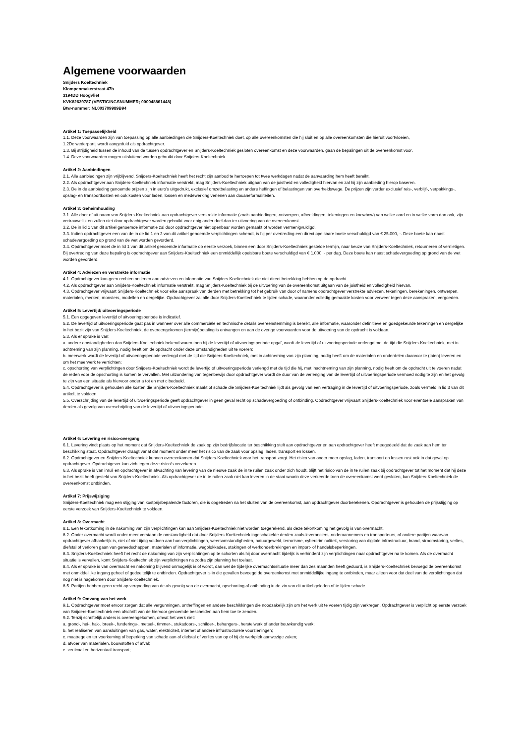Algemene voorwaarden
Snijders Koeltechniek
Klompenmakerstraat 47b
3194DD Hoogvliet
KVK82639787 (VESTIGINGSNUMMER; 000048861448)
Btw-nummer: NL003709989B94
Artikel 1: Toepasselijkheid
1.1. Deze voorwaarden zijn van toepassing op alle aanbiedingen die Snijders-Koeltechniek doet, op alle overeenkomsten die hij sluit en op alle overeenkomsten die hieruit voortvloeien,
1.2De wederpartij wordt aangeduid als opdrachtgever.
1.3. Bij strijdigheid tussen de inhoud van de tussen opdrachtgever en Snijders-Koeltechniek gesloten overeenkomst en deze voorwaarden, gaan de bepalingen uit de overeenkomst voor.
1.4. Deze voorwaarden mogen uitsluitend worden gebruikt door Snijders-Koeltechniek
Artikel 2: Aanbiedingen
2.1. Alle aanbiedingen zijn vrijblijvend. Snijders-Koeltechniek heeft het recht zijn aanbod te herroepen tot twee werkdagen nadat de aanvaarding hem heeft bereikt.
2.2. Als opdrachtgever aan Snijders-Koeltechniek informatie verstrekt, mag Snijders-Koeltechniek uitgaan van de juistheid en volledigheid hiervan en zal hij zijn aanbieding hierop baseren.
2.3. De in de aanbieding genoemde prijzen zijn in euro’s uitgedrukt, exclusief omzetbelasting en andere heffingen of belastingen van overheidswege. De prijzen zijn verder exclusief reis-, verblijf-, verpakkings-, opslag- en transportkosten en ook kosten voor laden, lossen en medewerking verlenen aan douaneformaliteiten.
Artikel 3: Geheimhouding
3.1. Alle door of uit naam van Snijders-Koeltechniek aan opdrachtgever verstrekte informatie (zoals aanbiedingen, ontwerpen, afbeeldingen, tekeningen en knowhow) van welke aard en in welke vorm dan ook, zijn vertrouwelijk en zullen niet door opdrachtgever worden gebruikt voor enig ander doel dan ter uitvoering van de overeenkomst.
3.2. De in lid 1 van dit artikel genoemde informatie zal door opdrachtgever niet openbaar worden gemaakt of worden vermenigvuldigd.
3.3. Indien opdrachtgever een van de in de lid 1 en 2 van dit artikel genoemde verplichtingen schendt, is hij per overtreding een direct opeisbare boete verschuldigd van € 25.000, -. Deze boete kan naast schadevergoeding op grond van de wet worden gevorderd.
3.4. Opdrachtgever moet de in lid 1 van dit artikel genoemde informatie op eerste verzoek, binnen een door Snijders-Koeltechniek gestelde termijn, naar keuze van Snijders-Koeltechniek, retourneren of vernietigen. Bij overtreding van deze bepaling is opdrachtgever aan Snijders-Koeltechniek een onmiddellijk opeisbare boete verschuldigd van € 1.000, - per dag. Deze boete kan naast schadevergoeding op grond van de wet worden gevorderd.
Artikel 4: Adviezen en verstrekte informatie
4.1. Opdrachtgever kan geen rechten ontlenen aan adviezen en informatie van Snijders-Koeltechniek die niet direct betrekking hebben op de opdracht.
4.2. Als opdrachtgever aan Snijders-Koeltechniek informatie verstrekt, mag Snijders-Koeltechniek bij de uitvoering van de overeenkomst uitgaan van de juistheid en volledigheid hiervan.
4.3. Opdrachtgever vrijwaart Snijders-Koeltechniek voor elke aanspraak van derden met betrekking tot het gebruik van door of namens opdrachtgever verstrekte adviezen, tekeningen, berekeningen, ontwerpen, materialen, merken, monsters, modellen en dergelijke. Opdrachtgever zal alle door Snijders-Koeltechniek te lijden schade, waaronder volledig gemaakte kosten voor verweer tegen deze aanspraken, vergoeden.
Artikel 5: Levertijd/ uitvoeringsperiode
5.1. Een opgegeven levertijd of uitvoeringsperiode is indicatief.
5.2. De levertijd of uitvoeringsperiode gaat pas in wanneer over alle commerciële en technische details overeenstemming is bereikt, alle informatie, waaronder definitieve en goedgekeurde tekeningen en dergelijke in het bezit zijn van Snijders-Koeltechniek, de overeengekomen (termijn)betaling is ontvangen en aan de overige voorwaarden voor de uitvoering van de opdracht is voldaan.
5.3. Als er sprake is van:
a. andere omstandigheden dan Snijders-Koeltechniek bekend waren toen hij de levertijd of uitvoeringsperiode opgaf, wordt de levertijd of uitvoeringsperiode verlengd met de tijd die Snijders-Koeltechniek, met in achtneming van zijn planning, nodig heeft om de opdracht onder deze omstandigheden uit te voeren;
b. meerwerk wordt de levertijd of uitvoeringsperiode verlengd met de tijd die Snijders-Koeltechniek, met in achtneming van zijn planning, nodig heeft om de materialen en onderdelen daarvoor te (laten) leveren en om het meerwerk te verrichten;
c. opschorting van verplichtingen door Snijders-Koeltechniek wordt de levertijd of uitvoeringsperiode verlengd met de tijd die hij, met inachtneming van zijn planning, nodig heeft om de opdracht uit te voeren nadat de reden voor de opschorting is komen te vervallen. Met uitzondering van tegenbewijs door opdrachtgever wordt de duur van de verlenging van de levertijd of uitvoeringsperiode vermoed nodig te zijn en het gevolg te zijn van een situatie als hiervoor onder a tot en met c bedoeld.
5.4. Opdrachtgever is gehouden alle kosten die Snijders-Koeltechniek maakt of schade die Snijders-Koeltechniek lijdt als gevolg van een vertraging in de levertijd of uitvoeringsperiode, zoals vermeld in lid 3 van dit artikel, te voldoen.
5.5. Overschrijding van de levertijd of uitvoeringsperiode geeft opdrachtgever in geen geval recht op schadevergoeding of ontbinding. Opdrachtgever vrijwaart Snijders-Koeltechniek voor eventuele aanspraken van derden als gevolg van overschrijding van de levertijd of uitvoeringsperiode.
Artikel 6: Levering en risico-overgang
6.1. Levering vindt plaats op het moment dat Snijders-Koeltechniek de zaak op zijn bedrijfslocatie ter beschikking stelt aan opdrachtgever en aan opdrachtgever heeft meegedeeld dat de zaak aan hem ter beschikking staat. Opdrachtgever draagt vanaf dat moment onder meer het risico van de zaak voor opslag, laden, transport en lossen.
6.2. Opdrachtgever en Snijders-Koeltechniek kunnen overeenkomen dat Snijders-Koeltechniek voor het transport zorgt. Het risico van onder meer opslag, laden, transport en lossen rust ook in dat geval op opdrachtgever. Opdrachtgever kan zich tegen deze risico’s verzekeren.
6.3. Als sprake is van inruil en opdrachtgever in afwachting van levering van de nieuwe zaak de in te ruilen zaak onder zich houdt, blijft het risico van de in te ruilen zaak bij opdrachtgever tot het moment dat hij deze in het bezit heeft gesteld van Snijders-Koeltechniek. Als opdrachtgever de in te ruilen zaak niet kan leveren in de staat waarin deze verkeerde toen de overeenkomst werd gesloten, kan Snijders-Koeltechniek de overeenkomst ontbinden.
Artikel 7: Prijswijziging
Snijders-Koeltechniek mag een stijging van kostprijsbepalende factoren, die is opgetreden na het sluiten van de overeenkomst, aan opdrachtgever doorberekenen. Opdrachtgever is gehouden de prijsstijging op eerste verzoek van Snijders-Koeltechniek te voldoen.
Artikel 8: Overmacht
8.1. Een tekortkoming in de nakoming van zijn verplichtingen kan aan Snijders-Koeltechniek niet worden toegerekend, als deze tekortkoming het gevolg is van overmacht.
8.2. Onder overmacht wordt onder meer verstaan de omstandigheid dat door Snijders-Koeltechniek ingeschakelde derden zoals leveranciers, onderaannemers en transporteurs, of andere partijen waarvan opdrachtgever afhankelijk is, niet of niet tijdig voldoen aan hun verplichtingen, weersomstandigheden, natuurgeweld, terrorisme, cybercriminaliteit, verstoring van digitale infrastructuur, brand, stroomstoring, verlies, diefstal of verloren gaan van gereedschappen, materialen of informatie, wegblokkades, stakingen of werkonderbrekingen en import- of handelsbeperkingen.
8.3. Snijders-Koeltechniek heeft het recht de nakoming van zijn verplichtingen op te schorten als hij door overmacht tijdelijk is verhinderd zijn verplichtingen naar opdrachtgever na te komen. Als de overmacht situatie is vervallen, komt Snijders-Koeltechniek zijn verplichtingen na zodra zijn planning het toelaat.
8.4. Als er sprake is van overmacht en nakoming blijvend onmogelijk is of wordt, dan wel de tijdelijke overmachtssituatie meer dan zes maanden heeft geduurd, is Snijders-Koeltechniek bevoegd de overeenkomst met onmiddellijke ingang geheel of gedeeltelijk te ontbinden. Opdrachtgever is in die gevallen bevoegd de overeenkomst met onmiddellijke ingang te ontbinden, maar alleen voor dat deel van de verplichtingen dat nog niet is nagekomen door Snijders-Koeltechniek.
8.5. Partijen hebben geen recht op vergoeding van de als gevolg van de overmacht, opschorting of ontbinding in de zin van dit artikel geleden of te lijden schade.
Artikel 9: Omvang van het werk
9.1. Opdrachtgever moet ervoor zorgen dat alle vergunningen, ontheffingen en andere beschikkingen die noodzakelijk zijn om het werk uit te voeren tijdig zijn verkregen. Opdrachtgever is verplicht op eerste verzoek van Snijders-Koeltechniek een afschrift van de hiervoor genoemde bescheiden aan hem toe te zenden.
9.2. Tenzij schriftelijk anders is overeengekomen, omvat het werk niet:
a. grond-, hei-, hak-, breek-, funderings-, metsel-, timmer-, stukadoors-, schilder-, behangers-, herstelwerk of ander bouwkundig werk;
b. het realiseren van aansluitingen van gas, water, elektriciteit, internet of andere infrastructurele voorzieningen;
c. maatregelen ter voorkoming of beperking van schade aan of diefstal of verlies van op of bij de werkplek aanwezige zaken;
d. afvoer van materialen, bouwstoffen of afval;
e. verticaal en horizontaal transport;